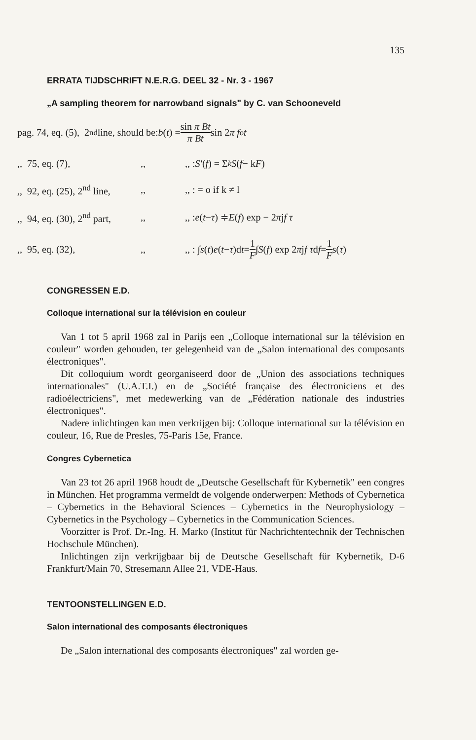135
ERRATA TIJDSCHRIFT N.E.R.G. DEEL 32 - Nr. 3 - 1967
„A sampling theorem for narrowband signals" by C. van Schooneveld
pag. 74, eq. (5), 2<sup>nd</sup> line, should be: b (t) = sin π Bt π Bt sin 2 π f<sub>o</sub> t
,, 75, eq. (7),,,,, : S′ (f) = Σ<sub>k</sub> S (f − k F)
,, 92, eq. (25), 2<sup>nd</sup> line,,,,, : = o if k ≠ l
,, 94, eq. (30), 2<sup>nd</sup> part,,,,, : e (t − τ) ≑ E (f) exp − 2 π j f τ
,, 95, eq. (32),,,,, : ∫ s (t) e (t − τ)d t = 1 F ∫ S (f) exp 2 π j f τ d f = 1 F s(τ)
CONGRESSEN E.D.
Colloque international sur la télévision en couleur
Van 1 tot 5 april 1968 zal in Parijs een „Colloque international sur la télévision en couleur" worden gehouden, ter gelegenheid van de „Salon international des composants électroniques".
Dit colloquium wordt georganiseerd door de „Union des associations techniques internationales" (U.A.T.I.) en de „Société française des électroniciens et des radioélectriciens", met medewerking van de „Fédération nationale des industries électroniques".
Nadere inlichtingen kan men verkrijgen bij: Colloque international sur la télévision en couleur, 16, Rue de Presles, 75-Paris 15e, France.
Congres Cybernetica
Van 23 tot 26 april 1968 houdt de „Deutsche Gesellschaft für Kybernetik" een congres in München. Het programma vermeldt de volgende onderwerpen: Methods of Cybernetica – Cybernetics in the Behavioral Sciences – Cybernetics in the Neurophysiology – Cybernetics in the Psychology – Cybernetics in the Communication Sciences.
Voorzitter is Prof. Dr.-Ing. H. Marko (Institut für Nachrichtentechnik der Technischen Hochschule München).
Inlichtingen zijn verkrijgbaar bij de Deutsche Gesellschaft für Kybernetik, D-6 Frankfurt/Main 70, Stresemann Allee 21, VDE-Haus.
TENTOONSTELLINGEN E.D.
Salon international des composants électroniques
De „Salon international des composants électroniques" zal worden ge-